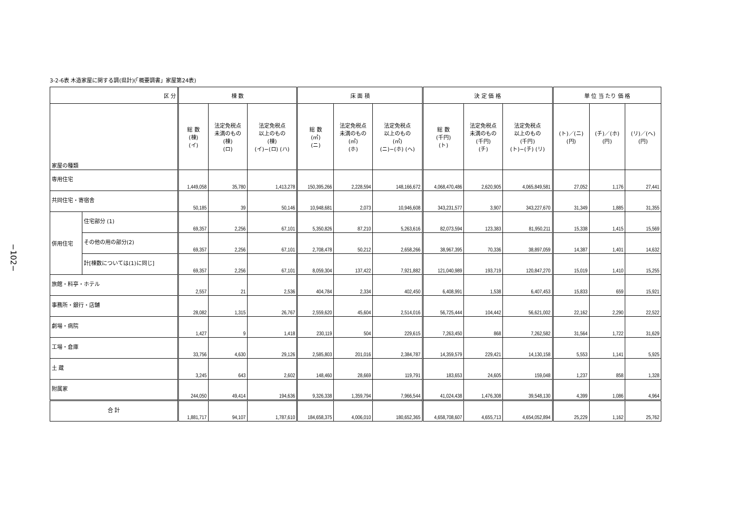−102−
3-2-6表 木造家屋に関する調(県計)(「概要調書」家屋第24表)
| 区 分 | | 棟 数 | | | 床 面 積 | | | 決 定 価 格 | | | 単 位 当 たり 価 格 | | |
| --- | --- | --- | --- | --- | --- | --- | --- | --- | --- | --- | --- | --- | --- |
| 家屋の種類 | | 総 数 (棟) (イ) | 法定免税点 未満のもの (棟) (ロ) | 法定免税点 以上のもの (棟) (イ)−(ロ) (ハ) | 総 数 (㎡) (ニ) | 法定免税点 未満のもの (㎡) (ホ) | 法定免税点 以上のもの (㎡) (ニ)−(ホ) (ヘ) | 総 数 (千円) (ト) | 法定免税点 未満のもの (千円) (チ) | 法定免税点 以上のもの (千円) (ト)−(チ) (リ) | (ト)／(ニ) (円) | (チ)／(ホ) (円) | (リ)／(ヘ) (円) |
| 専用住宅 | | 1,449,058 | 35,780 | 1,413,278 | 150,395,266 | 2,228,594 | 148,166,672 | 4,068,470,486 | 2,620,905 | 4,065,849,581 | 27,052 | 1,176 | 27,441 |
| 共同住宅・寄宿舎 | | 50,185 | 39 | 50,146 | 10,948,681 | 2,073 | 10,946,608 | 343,231,577 | 3,907 | 343,227,670 | 31,349 | 1,885 | 31,355 |
| 併用住宅 | 住宅部分 (1) | 69,357 | 2,256 | 67,101 | 5,350,826 | 87,210 | 5,263,616 | 82,073,594 | 123,383 | 81,950,211 | 15,338 | 1,415 | 15,569 |
| | その他の用の部分(2) | 69,357 | 2,256 | 67,101 | 2,708,478 | 50,212 | 2,658,266 | 38,967,395 | 70,336 | 38,897,059 | 14,387 | 1,401 | 14,632 |
| | 計[棟数については(1)に同じ] | 69,357 | 2,256 | 67,101 | 8,059,304 | 137,422 | 7,921,882 | 121,040,989 | 193,719 | 120,847,270 | 15,019 | 1,410 | 15,255 |
| 旅館・料亭・ホテル | | 2,557 | 21 | 2,536 | 404,784 | 2,334 | 402,450 | 6,408,991 | 1,538 | 6,407,453 | 15,833 | 659 | 15,921 |
| 事務所・銀行・店舗 | | 28,082 | 1,315 | 26,767 | 2,559,620 | 45,604 | 2,514,016 | 56,725,444 | 104,442 | 56,621,002 | 22,162 | 2,290 | 22,522 |
| 劇場・病院 | | 1,427 | 9 | 1,418 | 230,119 | 504 | 229,615 | 7,263,450 | 868 | 7,262,582 | 31,564 | 1,722 | 31,629 |
| 工場・倉庫 | | 33,756 | 4,630 | 29,126 | 2,585,803 | 201,016 | 2,384,787 | 14,359,579 | 229,421 | 14,130,158 | 5,553 | 1,141 | 5,925 |
| 土 蔵 | | 3,245 | 643 | 2,602 | 148,460 | 28,669 | 119,791 | 183,653 | 24,605 | 159,048 | 1,237 | 858 | 1,328 |
| 附属家 | | 244,050 | 49,414 | 194,636 | 9,326,338 | 1,359,794 | 7,966,544 | 41,024,438 | 1,476,308 | 39,548,130 | 4,399 | 1,086 | 4,964 |
| 合 計 | | 1,881,717 | 94,107 | 1,787,610 | 184,658,375 | 4,006,010 | 180,652,365 | 4,658,708,607 | 4,655,713 | 4,654,052,894 | 25,229 | 1,162 | 25,762 |